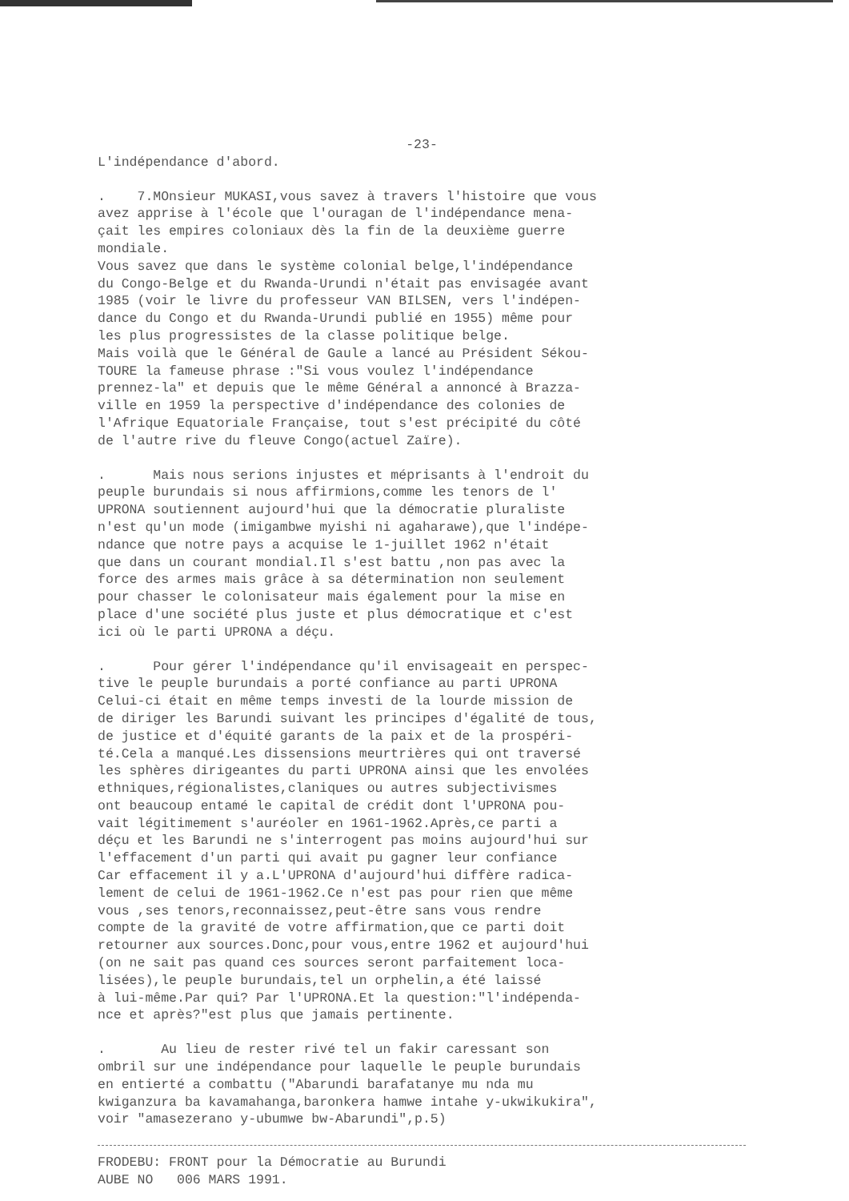-23-
L'indépendance d'abord.
. 7.MOnsieur MUKASI,vous savez à travers l'histoire que vous avez apprise à l'école que l'ouragan de l'indépendance mena- çait les empires coloniaux dès la fin de la deuxième guerre mondiale. Vous savez que dans le système colonial belge,l'indépendance du Congo-Belge et du Rwanda-Urundi n'était pas envisagée avant 1985 (voir le livre du professeur VAN BILSEN, vers l'indépen- dance du Congo et du Rwanda-Urundi publié en 1955) même pour les plus progressistes de la classe politique belge. Mais voilà que le Général de Gaule a lancé au Président Sékou- TOURE la fameuse phrase :"Si vous voulez l'indépendance prennez-la" et depuis que le même Général a annoncé à Brazza- ville en 1959 la perspective d'indépendance des colonies de l'Afrique Equatoriale Française, tout s'est précipité du côté de l'autre rive du fleuve Congo(actuel Zaïre).
. Mais nous serions injustes et méprisants à l'endroit du peuple burundais si nous affirmions,comme les tenors de l' UPRONA soutiennent aujourd'hui que la démocratie pluraliste n'est qu'un mode (imigambwe myishi ni agaharawe),que l'indépe- ndance que notre pays a acquise le 1-juillet 1962 n'était que dans un courant mondial.Il s'est battu ,non pas avec la force des armes mais grâce à sa détermination non seulement pour chasser le colonisateur mais également pour la mise en place d'une société plus juste et plus démocratique et c'est ici où le parti UPRONA a déçu.
. Pour gérer l'indépendance qu'il envisageait en perspec- tive le peuple burundais a porté confiance au parti UPRONA Celui-ci était en même temps investi de la lourde mission de de diriger les Barundi suivant les principes d'égalité de tous, de justice et d'équité garants de la paix et de la prospéri- té.Cela a manqué.Les dissensions meurtrières qui ont traversé les sphères dirigeantes du parti UPRONA ainsi que les envolées ethniques,régionalistes,claniques ou autres subjectivismes ont beaucoup entamé le capital de crédit dont l'UPRONA pou- vait légitimement s'auréoler en 1961-1962.Après,ce parti a déçu et les Barundi ne s'interrogent pas moins aujourd'hui sur l'effacement d'un parti qui avait pu gagner leur confiance Car effacement il y a.L'UPRONA d'aujourd'hui diffère radica- lement de celui de 1961-1962.Ce n'est pas pour rien que même vous ,ses tenors,reconnaissez,peut-être sans vous rendre compte de la gravité de votre affirmation,que ce parti doit retourner aux sources.Donc,pour vous,entre 1962 et aujourd'hui (on ne sait pas quand ces sources seront parfaitement loca- lisées),le peuple burundais,tel un orphelin,a été laissé à lui-même.Par qui? Par l'UPRONA.Et la question:"l'indépenda- nce et après?"est plus que jamais pertinente.
. Au lieu de rester rivé tel un fakir caressant son ombril sur une indépendance pour laquelle le peuple burundais en entierté a combattu ("Abarundi barafatanye mu nda mu kwiganzura ba kavamahanga,baronkera hamwe intahe y-ukwikukira", voir "amasezerano y-ubumwe bw-Abarundi",p.5)
FRODEBU: FRONT pour la Démocratie au Burundi AUBE NO 006 MARS 1991.